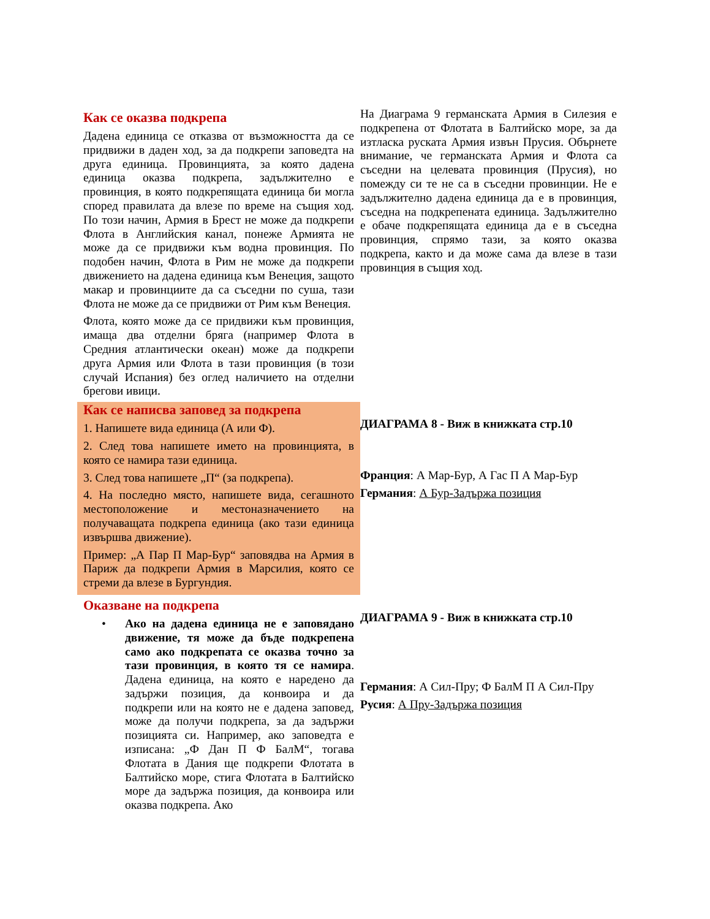Как се оказва подкрепа
Дадена единица се отказва от възможността да се придвижи в даден ход, за да подкрепи заповедта на друга единица. Провинцията, за която дадена единица оказва подкрепа, задължително е провинция, в която подкрепящата единица би могла според правилата да влезе по време на същия ход. По този начин, Армия в Брест не може да подкрепи Флота в Английския канал, понеже Армията не може да се придвижи към водна провинция. По подобен начин, Флота в Рим не може да подкрепи движението на дадена единица към Венеция, защото макар и провинциите да са съседни по суша, тази Флота не може да се придвижи от Рим към Венеция.
Флота, която може да се придвижи към провинция, имаща два отделни бряга (например Флота в Средния атлантически океан) може да подкрепи друга Армия или Флота в тази провинция (в този случай Испания) без оглед наличието на отделни брегови ивици.
Как се написва заповед за подкрепа
1. Напишете вида единица (А или Ф).
2. След това напишете името на провинцията, в която се намира тази единица.
3. След това напишете „П“ (за подкрепа).
4. На последно място, напишете вида, сегашното местоположение и местоназначението на получаващата подкрепа единица (ако тази единица извършва движение).
Пример: „А Пар П Мар-Бур“ заповядва на Армия в Париж да подкрепи Армия в Марсилия, която се стреми да влезе в Бургундия.
Оказване на подкрепа
• Ако на дадена единица не е заповядано движение, тя може да бъде подкрепена само ако подкрепата се оказва точно за тази провинция, в която тя се намира. Дадена единица, на която е наредено да задържи позиция, да конвоира и да подкрепи или на която не е дадена заповед, може да получи подкрепа, за да задържи позицията си. Например, ако заповедта е изписана: „Ф Дан П Ф БалМ“, тогава Флотата в Дания ще подкрепи Флотата в Балтийско море, стига Флотата в Балтийско море да задържа позиция, да конвоира или оказва подкрепа. Ако
На Диаграма 9 германската Армия в Силезия е подкрепена от Флотата в Балтийско море, за да изтласка руската Армия извън Прусия. Обърнете внимание, че германската Армия и Флота са съседни на целевата провинция (Прусия), но помежду си те не са в съседни провинции. Не е задължително дадена единица да е в провинция, съседна на подкрепената единица. Задължително е обаче подкрепящата единица да е в съседна провинция, спрямо тази, за която оказва подкрепа, както и да може сама да влезе в тази провинция в същия ход.
ДИАГРАМА 8 - Виж в книжката стр.10
Франция: А Мар-Бур, А Гас П А Мар-Бур
Германия: А Бур-Задържа позиция
ДИАГРАМА 9 - Виж в книжката стр.10
Германия: А Сил-Пру; Ф БалМ П А Сил-Пру
Русия: А Пру-Задържа позиция